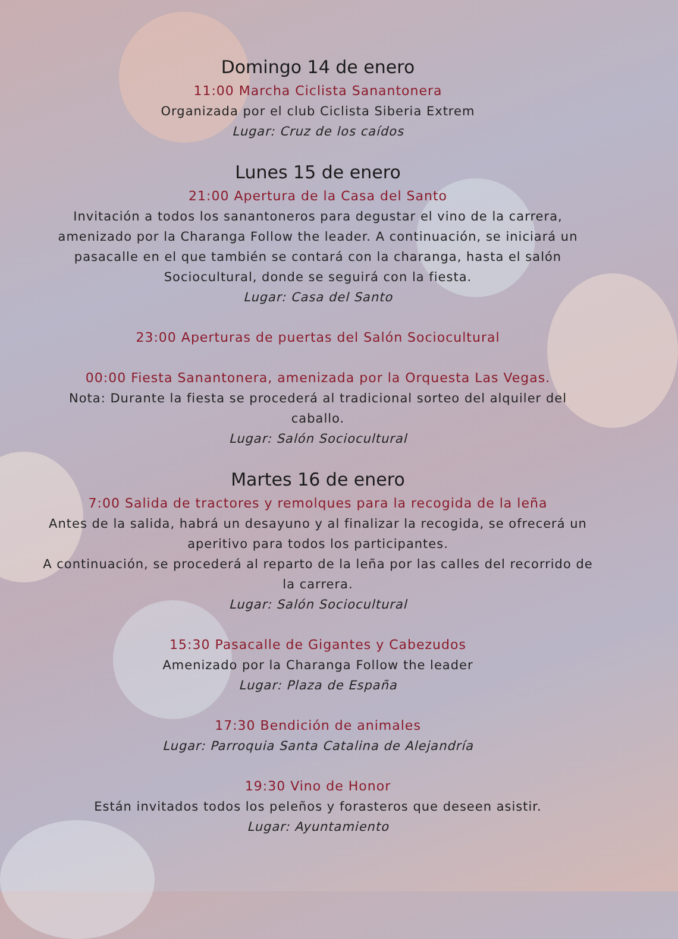Domingo 14 de enero
11:00 Marcha Ciclista Sanantonera
Organizada por el club Ciclista Siberia Extrem
Lugar: Cruz de los caídos
Lunes 15 de enero
21:00 Apertura de la Casa del Santo
Invitación a todos los sanantoneros para degustar el vino de la carrera, amenizado por la Charanga Follow the leader. A continuación, se iniciará un pasacalle en el que también se contará con la charanga, hasta el salón Sociocultural, donde se seguirá con la fiesta.
Lugar: Casa del Santo
23:00 Aperturas de puertas del Salón Sociocultural
00:00 Fiesta Sanantonera, amenizada por la Orquesta Las Vegas.
Nota: Durante la fiesta se procederá al tradicional sorteo del alquiler del caballo.
Lugar: Salón Sociocultural
Martes 16 de enero
7:00 Salida de tractores y remolques para la recogida de la leña
Antes de la salida, habrá un desayuno y al finalizar la recogida, se ofrecerá un aperitivo para todos los participantes.
A continuación, se procederá al reparto de la leña por las calles del recorrido de la carrera.
Lugar: Salón Sociocultural
15:30 Pasacalle de Gigantes y Cabezudos
Amenizado por la Charanga Follow the leader
Lugar: Plaza de España
17:30 Bendición de animales
Lugar: Parroquia Santa Catalina de Alejandría
19:30 Vino de Honor
Están invitados todos los peleños y forasteros que deseen asistir.
Lugar: Ayuntamiento